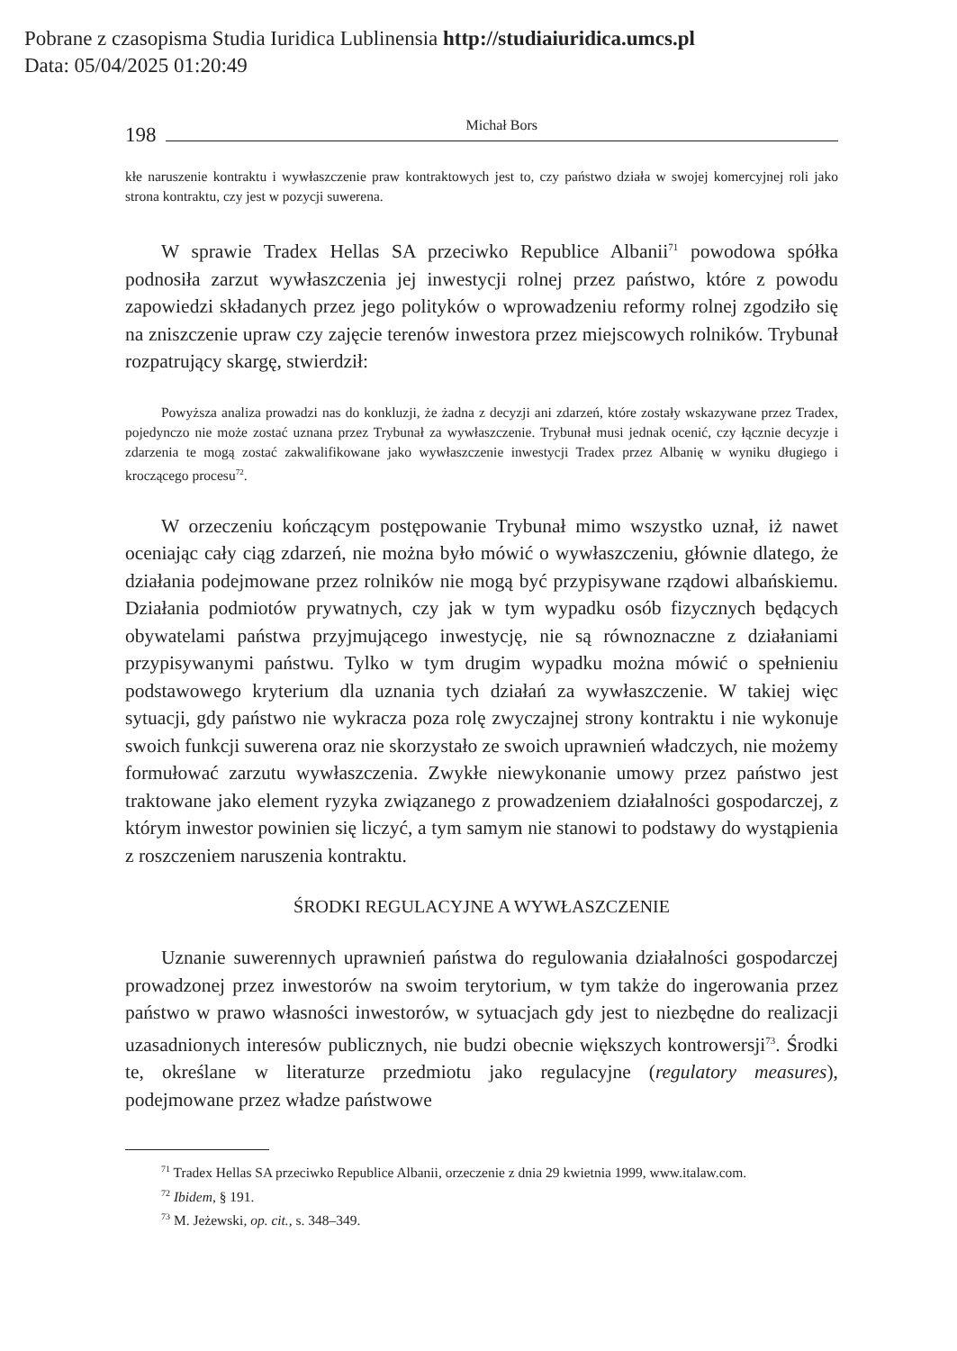Pobrane z czasopisma Studia Iuridica Lublinensia http://studiaiuridica.umcs.pl
Data: 05/04/2025 01:20:49
198 Michał Bors
kłe naruszenie kontraktu i wywłaszczenie praw kontraktowych jest to, czy państwo działa w swojej komercyjnej roli jako strona kontraktu, czy jest w pozycji suwerena.
W sprawie Tradex Hellas SA przeciwko Republice Albanii<sup>71</sup> powodowa spółka podnosiła zarzut wywłaszczenia jej inwestycji rolnej przez państwo, które z powodu zapowiedzi składanych przez jego polityków o wprowadzeniu reformy rolnej zgodziło się na zniszczenie upraw czy zajęcie terenów inwestora przez miejscowych rolników. Trybunał rozpatrujący skargę, stwierdził:
Powyższa analiza prowadzi nas do konkluzji, że żadna z decyzji ani zdarzeń, które zostały wskazywane przez Tradex, pojedynczo nie może zostać uznana przez Trybunał za wywłaszczenie. Trybunał musi jednak ocenić, czy łącznie decyzje i zdarzenia te mogą zostać zakwalifikowane jako wywłaszczenie inwestycji Tradex przez Albanię w wyniku długiego i kroczącego procesu<sup>72</sup>.
W orzeczeniu kończącym postępowanie Trybunał mimo wszystko uznał, iż nawet oceniając cały ciąg zdarzeń, nie można było mówić o wywłaszczeniu, głównie dlatego, że działania podejmowane przez rolników nie mogą być przypisywane rządowi albańskiemu. Działania podmiotów prywatnych, czy jak w tym wypadku osób fizycznych będących obywatelami państwa przyjmującego inwestycję, nie są równoznaczne z działaniami przypisywanymi państwu. Tylko w tym drugim wypadku można mówić o spełnieniu podstawowego kryterium dla uznania tych działań za wywłaszczenie. W takiej więc sytuacji, gdy państwo nie wykracza poza rolę zwyczajnej strony kontraktu i nie wykonuje swoich funkcji suwerena oraz nie skorzystało ze swoich uprawnień władczych, nie możemy formułować zarzutu wywłaszczenia. Zwykłe niewykonanie umowy przez państwo jest traktowane jako element ryzyka związanego z prowadzeniem działalności gospodarczej, z którym inwestor powinien się liczyć, a tym samym nie stanowi to podstawy do wystąpienia z roszczeniem naruszenia kontraktu.
ŚRODKI REGULACYJNE A WYWŁASZCZENIE
Uznanie suwerennych uprawnień państwa do regulowania działalności gospodarczej prowadzonej przez inwestorów na swoim terytorium, w tym także do ingerowania przez państwo w prawo własności inwestorów, w sytuacjach gdy jest to niezbędne do realizacji uzasadnionych interesów publicznych, nie budzi obecnie większych kontrowersji<sup>73</sup>. Środki te, określane w literaturze przedmiotu jako regulacyjne (regulatory measures), podejmowane przez władze państwowe
<sup>71</sup> Tradex Hellas SA przeciwko Republice Albanii, orzeczenie z dnia 29 kwietnia 1999, www.italaw.com.
<sup>72</sup> Ibidem, § 191.
<sup>73</sup> M. Jeżewski, op. cit., s. 348–349.